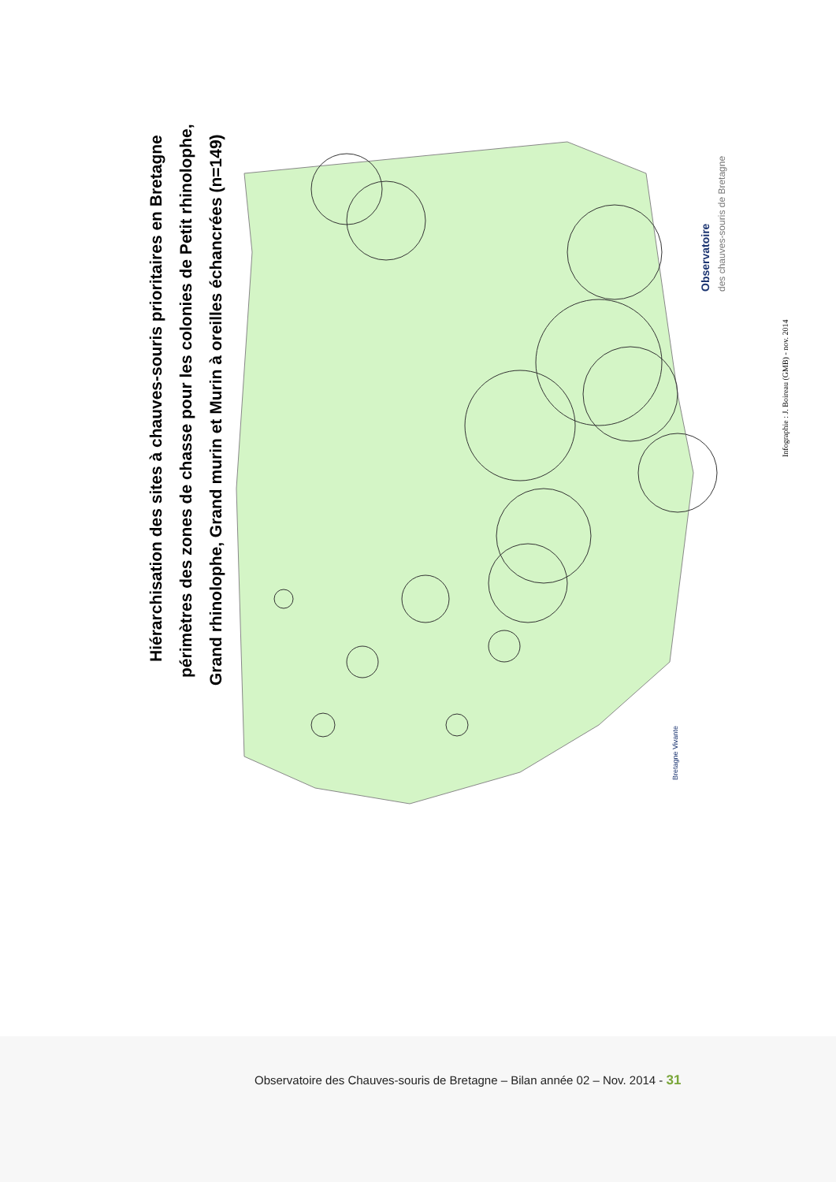Hiérarchisation des sites à chauves-souris prioritaires en Bretagne périmètres des zones de chasse pour les colonies de Petit rhinolophe, Grand rhinolophe, Grand murin et Murin à oreilles échancrées (n=149)
Infographie : J. Boireau (GMB) - nov. 2014
Observatoire
des chauves-souris de Bretagne
Bretagne Vivante
Observatoire des Chauves-souris de Bretagne – Bilan année 02 – Nov. 2014 - 31